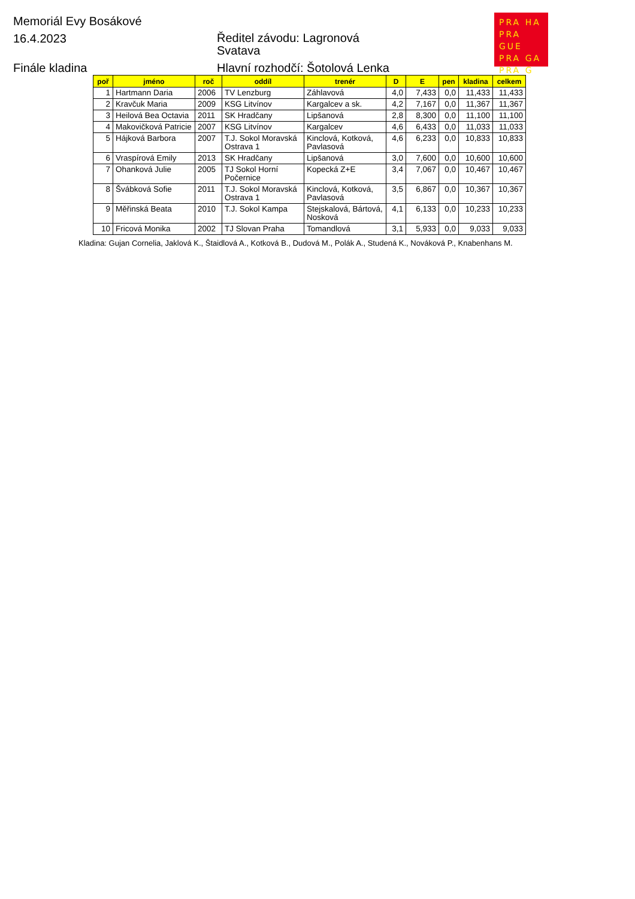Memoriál Evy Bosákové
16.4.2023
Ředitel závodu: Lagronová
Svatava
Finále kladina
Hlavní rozhodčí: Šotolová Lenka
PRA HA
PRA GUE
PRA GA
PRA G
| poř | jméno | roč | oddíl | trenér | D | E | pen | kladina | celkem |
| --- | --- | --- | --- | --- | --- | --- | --- | --- | --- |
| 1 | Hartmann Daria | 2006 | TV Lenzburg | Záhlavová | 4,0 | 7,433 | 0,0 | 11,433 | 11,433 |
| 2 | Kravčuk Maria | 2009 | KSG Litvínov | Kargalcev a sk. | 4,2 | 7,167 | 0,0 | 11,367 | 11,367 |
| 3 | Heilová Bea Octavia | 2011 | SK Hradčany | Lipšanová | 2,8 | 8,300 | 0,0 | 11,100 | 11,100 |
| 4 | Makovičková Patricie | 2007 | KSG Litvínov | Kargalcev | 4,6 | 6,433 | 0,0 | 11,033 | 11,033 |
| 5 | Hájková Barbora | 2007 | T.J. Sokol Moravská Ostrava 1 | Kinclová, Kotková, Pavlasová | 4,6 | 6,233 | 0,0 | 10,833 | 10,833 |
| 6 | Vraspírová Emily | 2013 | SK Hradčany | Lipšanová | 3,0 | 7,600 | 0,0 | 10,600 | 10,600 |
| 7 | Ohanková Julie | 2005 | TJ Sokol Horní Počernice | Kopecká Z+E | 3,4 | 7,067 | 0,0 | 10,467 | 10,467 |
| 8 | Švábková Sofie | 2011 | T.J. Sokol Moravská Ostrava 1 | Kinclová, Kotková, Pavlasová | 3,5 | 6,867 | 0,0 | 10,367 | 10,367 |
| 9 | Měřinská Beata | 2010 | T.J. Sokol Kampa | Stejskalová, Bártová, Nosková | 4,1 | 6,133 | 0,0 | 10,233 | 10,233 |
| 10 | Fricová Monika | 2002 | TJ Slovan Praha | Tomandlová | 3,1 | 5,933 | 0,0 | 9,033 | 9,033 |
Kladina: Gujan Cornelia, Jaklová K., Štaidlová A., Kotková B., Dudová M., Polák A., Studená K., Nováková P., Knabenhans M.